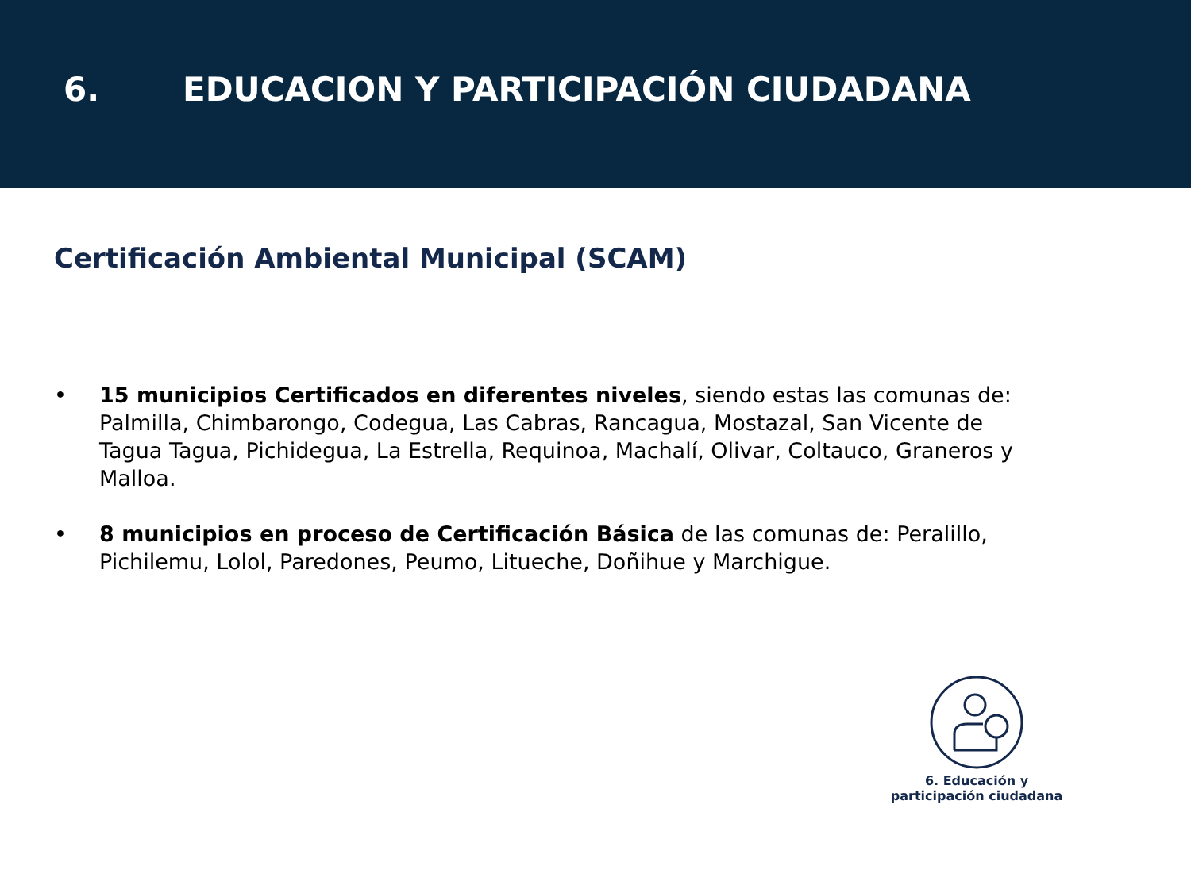6. EDUCACION Y PARTICIPACIÓN CIUDADANA
Certificación Ambiental Municipal (SCAM)
• 15 municipios Certificados en diferentes niveles, siendo estas las comunas de: Palmilla, Chimbarongo, Codegua, Las Cabras, Rancagua, Mostazal, San Vicente de Tagua Tagua, Pichidegua, La Estrella, Requinoa, Machalí, Olivar, Coltauco, Graneros y Malloa.
• 8 municipios en proceso de Certificación Básica de las comunas de: Peralillo, Pichilemu, Lolol, Paredones, Peumo, Litueche, Doñihue y Marchigue.
6. Educación y
participación ciudadana